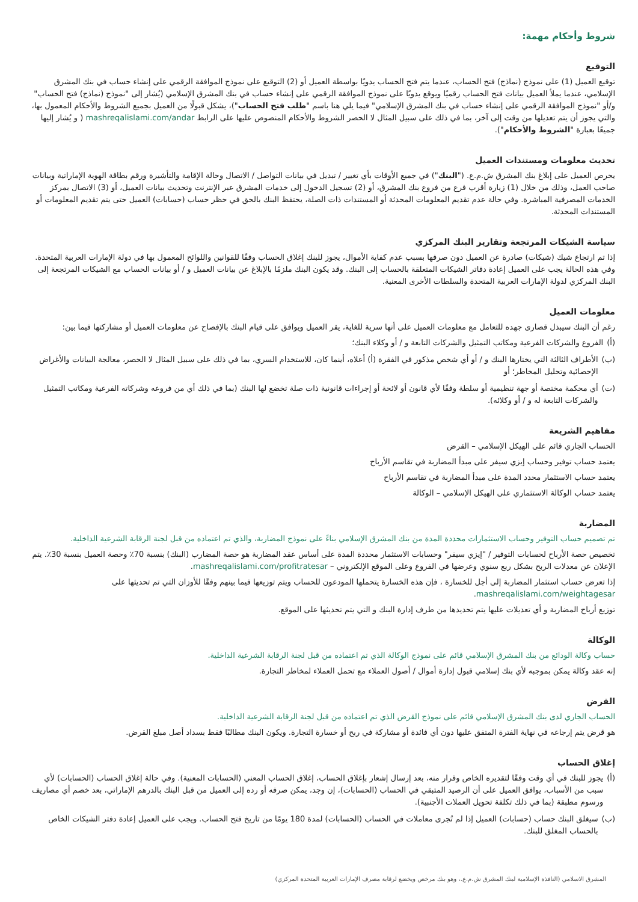شروط وأحكام مهمة:
التوقيع
توقيع العميل (1) على نموذج (نماذج) فتح الحساب، عندما يتم فتح الحساب يدويًا بواسطة العميل أو (2) التوقيع على نموذج الموافقة الرقمي على إنشاء حساب في بنك المشرق الإسلامي، عندما يملأ العميل بيانات فتح الحساب رقميًا ويوقع يدويًا على نموذج الموافقة الرقمي على إنشاء حساب في بنك المشرق الإسلامي (يُشار إلى "نموذج (نماذج) فتح الحساب" و/أو "نموذج الموافقة الرقمي على إنشاء حساب في بنك المشرق الإسلامي" فيما يلي هنا باسم "طلب فتح الحساب")، يشكل قبولًا من العميل بجميع الشروط والأحكام المعمول بها، والتي يجوز أن يتم تعديلها من وقت إلى آخر، بما في ذلك على سبيل المثال لا الحصر الشروط والأحكام المنصوص عليها على الرابط mashreqalislami.com/andar ( و يُشار إليها جميعًا بعبارة "الشروط والأحكام").
تحديث معلومات ومستندات العميل
يحرص العميل على إبلاغ بنك المشرق ش.م.ع. ("البنك") في جميع الأوقات بأي تغيير / تبديل في بيانات التواصل / الاتصال وحالة الإقامة والتأشيرة ورقم بطاقة الهوية الإماراتية وبيانات صاحب العمل، وذلك من خلال (1) زيارة أقرب فرع من فروع بنك المشرق، أو (2) تسجيل الدخول إلى خدمات المشرق عبر الإنترنت وتحديث بيانات العميل، أو (3) الاتصال بمركز الخدمات المصرفية المباشرة. وفي حالة عدم تقديم المعلومات المحدثة أو المستندات ذات الصلة، يحتفظ البنك بالحق في حظر حساب (حسابات) العميل حتى يتم تقديم المعلومات أو المستندات المحدثة.
سياسة الشيكات المرتجعة وتقارير البنك المركزي
إذا تم ارتجاع شيك (شيكات) صادرة عن العميل دون صرفها بسبب عدم كفاية الأموال، يجوز للبنك إغلاق الحساب وفقًا للقوانين واللوائح المعمول بها في دولة الإمارات العربية المتحدة. وفي هذه الحالة يجب على العميل إعادة دفاتر الشيكات المتعلقة بالحساب إلى البنك. وقد يكون البنك ملزمًا بالإبلاغ عن بيانات العميل و / أو بيانات الحساب مع الشيكات المرتجعة إلى البنك المركزي لدولة الإمارات العربية المتحدة والسلطات الأخرى المعنية.
معلومات العميل
رغم أن البنك سيبذل قصارى جهده للتعامل مع معلومات العميل على أنها سرية للغاية، يقر العميل ويوافق على قيام البنك بالإفصاح عن معلومات العميل أو مشاركتها فيما بين:
(أ) الفروع والشركات الفرعية ومكاتب التمثيل والشركات التابعة و / أو وكلاء البنك؛
(ب) الأطراف الثالثة التي يختارها البنك و / أو أي شخص مذكور في الفقرة (أ) أعلاه، أينما كان، للاستخدام السري، بما في ذلك على سبيل المثال لا الحصر، معالجة البيانات والأغراض الإحصائية وتحليل المخاطر؛ أو
(ت) أي محكمة مختصة أو جهة تنظيمية أو سلطة وفقًا لأي قانون أو لائحة أو إجراءات قانونية ذات صلة تخضع لها البنك (بما في ذلك أي من فروعه وشركاته الفرعية ومكاتب التمثيل والشركات التابعة له و / أو وكلائه).
مفاهيم الشريعة
الحساب الجاري قائم على الهيكل الإسلامي – القرض
يعتمد حساب توفير وحساب إيزي سيفر على مبدأ المضاربة في تقاسم الأرباح
يعتمد حساب الاستثمار محدد المدة على مبدأ المضاربة في تقاسم الأرباح
يعتمد حساب الوكالة الاستثماري على الهيكل الإسلامي – الوكالة
المضاربة
تم تصميم حساب التوفير وحساب الاستثمارات محددة المدة من بنك المشرق الإسلامي بناءً على نموذج المضاربة، والذي تم اعتماده من قبل لجنة الرقابة الشرعية الداخلية.
تخصيص حصة الأرباح لحسابات التوفير / "إيزي سيفر" وحسابات الاستثمار محددة المدة على أساس عقد المضاربة هو حصة المضارب (البنك) بنسبة 70٪ وحصة العميل بنسبة 30٪. يتم الإعلان عن معدلات الربح بشكل ربع سنوي وعرضها في الفروع وعلى الموقع الإلكتروني – mashreqalislami.com/profitratesar.
إذا تعرض حساب استثمار المضاربة إلى أجل للخسارة ، فإن هذه الخسارة يتحملها المودعون للحساب ويتم توزيعها فيما بينهم وفقًا للأوزان التي تم تحديثها على mashreqalislami.com/weightagesar.
توزيع أرباح المضاربة و أي تعديلات عليها يتم تحديدها من طرف إدارة البنك و التي يتم تحديثها على الموقع.
الوكالة
حساب وكالة الودائع من بنك المشرق الإسلامي قائم على نموذج الوكالة الذي تم اعتماده من قبل لجنة الرقابة الشرعية الداخلية.
إنه عقد وكالة يمكن بموجبه لأي بنك إسلامي قبول إدارة أموال / أصول العملاء مع تحمل العملاء لمخاطر التجارة.
القرض
الحساب الجاري لدى بنك المشرق الإسلامي قائم على نموذج القرض الذي تم اعتماده من قبل لجنة الرقابة الشرعية الداخلية.
هو قرض يتم إرجاعه في نهاية الفترة المتفق عليها دون أي فائدة أو مشاركة في ربح أو خسارة التجارة. ويكون البنك مطالبًا فقط بسداد أصل مبلغ القرض.
إغلاق الحساب
(أ) يجوز للبنك في أي وقت وفقًا لتقديره الخاص وقرار منه، بعد إرسال إشعار بإغلاق الحساب، إغلاق الحساب المعني (الحسابات المعنية). وفي حالة إغلاق الحساب (الحسابات) لأي سبب من الأسباب، يوافق العميل على أن الرصيد المتبقي في الحساب (الحسابات)، إن وجد، يمكن صرفه أو رده إلى العميل من قبل البنك بالدرهم الإماراتي، بعد خصم أي مصاريف ورسوم مطبقة (بما في ذلك تكلفة تحويل العملات الأجنبية).
(ب) سيغلق البنك حساب (حسابات) العميل إذا لم تُجرى معاملات في الحساب (الحسابات) لمدة 180 يومًا من تاريخ فتح الحساب. ويجب على العميل إعادة دفتر الشيكات الخاص بالحساب المغلق للبنك.
المشرق الاسلامي (النافذة الإسلامية لبنك المشرق ش.م.ع.، وهو بنك مرخص ويخضع لرقابة مصرف الإمارات العربية المتحدة المركزي)